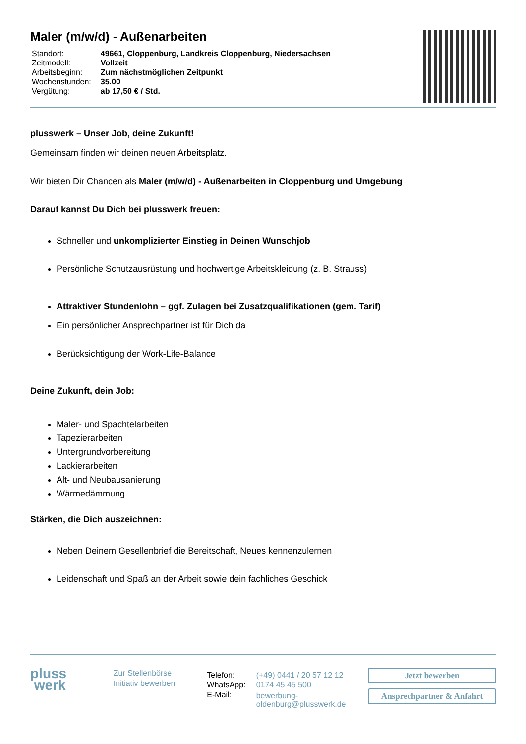Maler (m/w/d) - Außenarbeiten
| Standort: | 49661, Cloppenburg, Landkreis Cloppenburg, Niedersachsen |
| Zeitmodell: | Vollzeit |
| Arbeitsbeginn: | Zum nächstmöglichen Zeitpunkt |
| Wochenstunden: | 35.00 |
| Vergütung: | ab 17,50 € / Std. |
plusswerk – Unser Job, deine Zukunft!
Gemeinsam finden wir deinen neuen Arbeitsplatz.
Wir bieten Dir Chancen als Maler (m/w/d) - Außenarbeiten in Cloppenburg und Umgebung
Darauf kannst Du Dich bei plusswerk freuen:
Schneller und unkomplizierter Einstieg in Deinen Wunschjob
Persönliche Schutzausrüstung und hochwertige Arbeitskleidung (z. B. Strauss)
Attraktiver Stundenlohn – ggf. Zulagen bei Zusatzqualifikationen (gem. Tarif)
Ein persönlicher Ansprechpartner ist für Dich da
Berücksichtigung der Work-Life-Balance
Deine Zukunft, dein Job:
Maler- und Spachtelarbeiten
Tapezierarbeiten
Untergrundvorbereitung
Lackierarbeiten
Alt- und Neubausanierung
Wärmedämmung
Stärken, die Dich auszeichnen:
Neben Deinem Gesellenbrief die Bereitschaft, Neues kennenzulernen
Leidenschaft und Spaß an der Arbeit sowie dein fachliches Geschick
pluss
werk
Zur Stellenbörse
Initiativ bewerben
| Telefon: | (+49) 0441 / 20 57 12 12 |
| WhatsApp: | 0174 45 45 500 |
| E-Mail: | bewerbung- oldenburg@plusswerk.de |
Jetzt bewerben
Ansprechpartner & Anfahrt